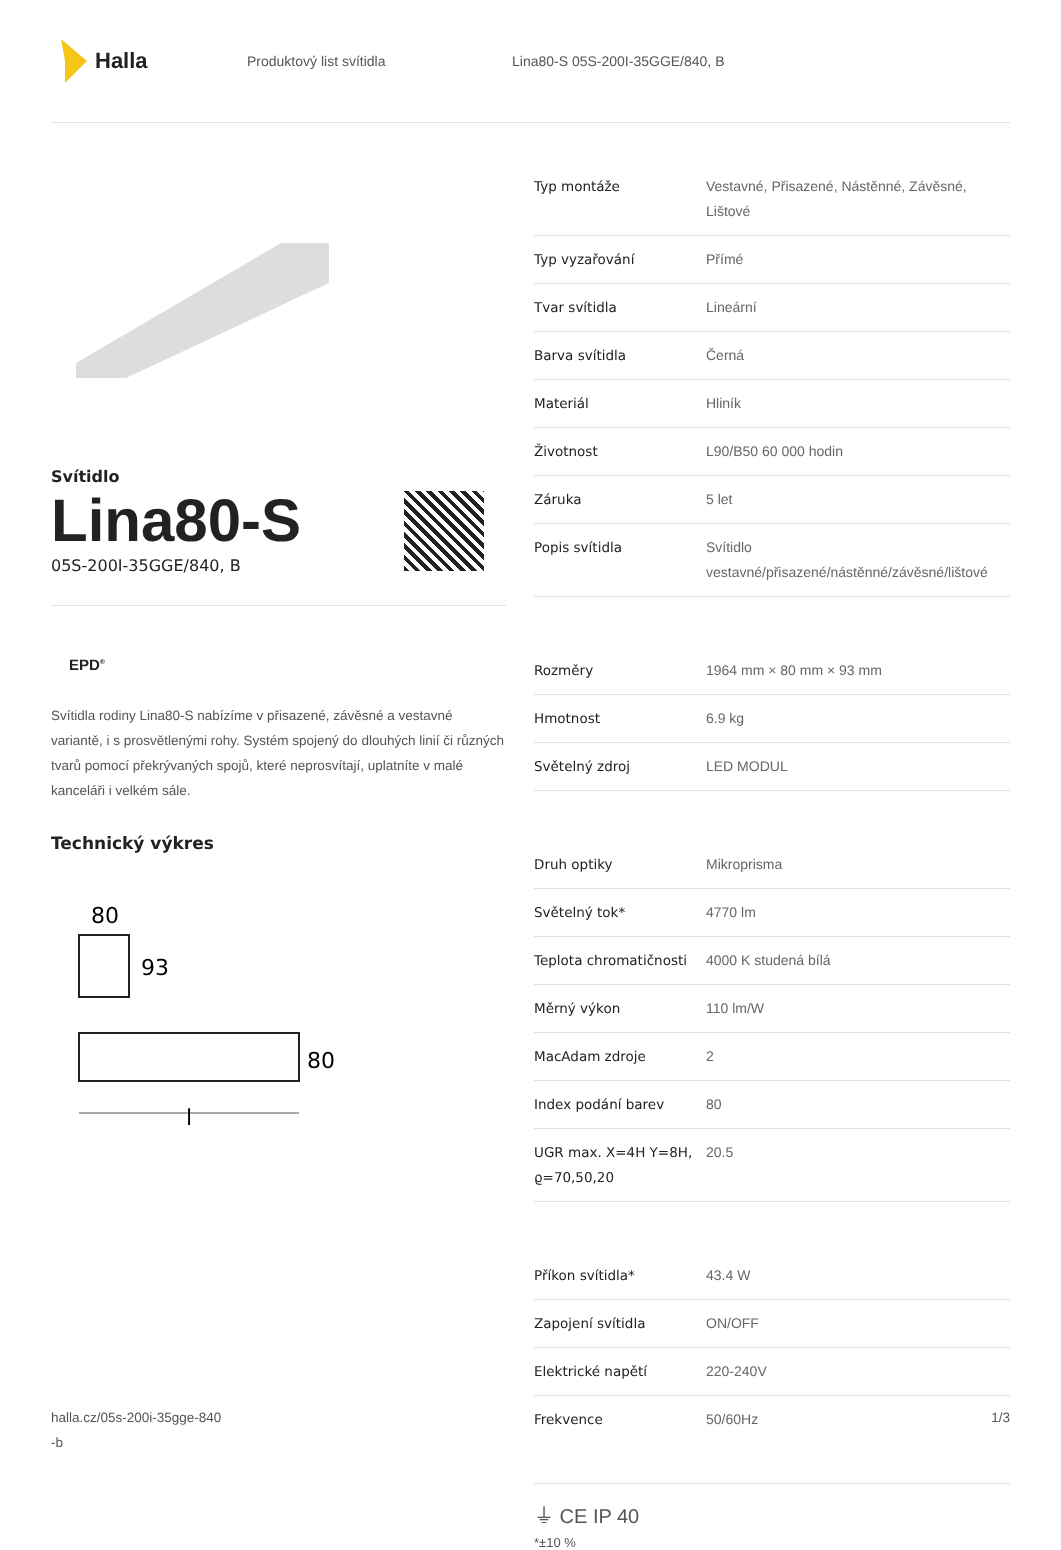Halla
Produktový list svítidla Lina80-S 05S-200I-35GGE/840, B
Svítidlo
Lina80-S
05S-200I-35GGE/840, B
EPD<sup>®</sup>
Svítidla rodiny Lina80-S nabízíme v přisazené, závěsné a vestavné variantě, i s prosvětlenými rohy. Systém spojený do dlouhých linií či různých tvarů pomocí překrývaných spojů, které neprosvítají, uplatníte v malé kanceláři i velkém sále.
Technický výkres
80
93
80
l
| Typ montáže | Vestavné, Přisazené, Nástěnné, Závěsné, Lištové |
| Typ vyzařování | Přímé |
| Tvar svítidla | Lineární |
| Barva svítidla | Černá |
| Materiál | Hliník |
| Životnost | L90/B50 60 000 hodin |
| Záruka | 5 let |
| Popis svítidla | Svítidlo vestavné/přisazené/nástěnné/závěsné/lištové |
| Rozměry | 1964 mm × 80 mm × 93 mm |
| Hmotnost | 6.9 kg |
| Světelný zdroj | LED MODUL |
| Druh optiky | Mikroprisma |
| Světelný tok* | 4770 lm |
| Teplota chromatičnosti | 4000 K studená bílá |
| Měrný výkon | 110 lm/W |
| MacAdam zdroje | 2 |
| Index podání barev | 80 |
| UGR max. X=4H Y=8H, ϱ=70,50,20 | 20.5 |
| Příkon svítidla* | 43.4 W |
| Zapojení svítidla | ON/OFF |
| Elektrické napětí | 220-240V |
| Frekvence | 50/60Hz |
⏚ CE IP 40
*±10 %
halla.cz/05s-200i-35gge-840
-b
1/3